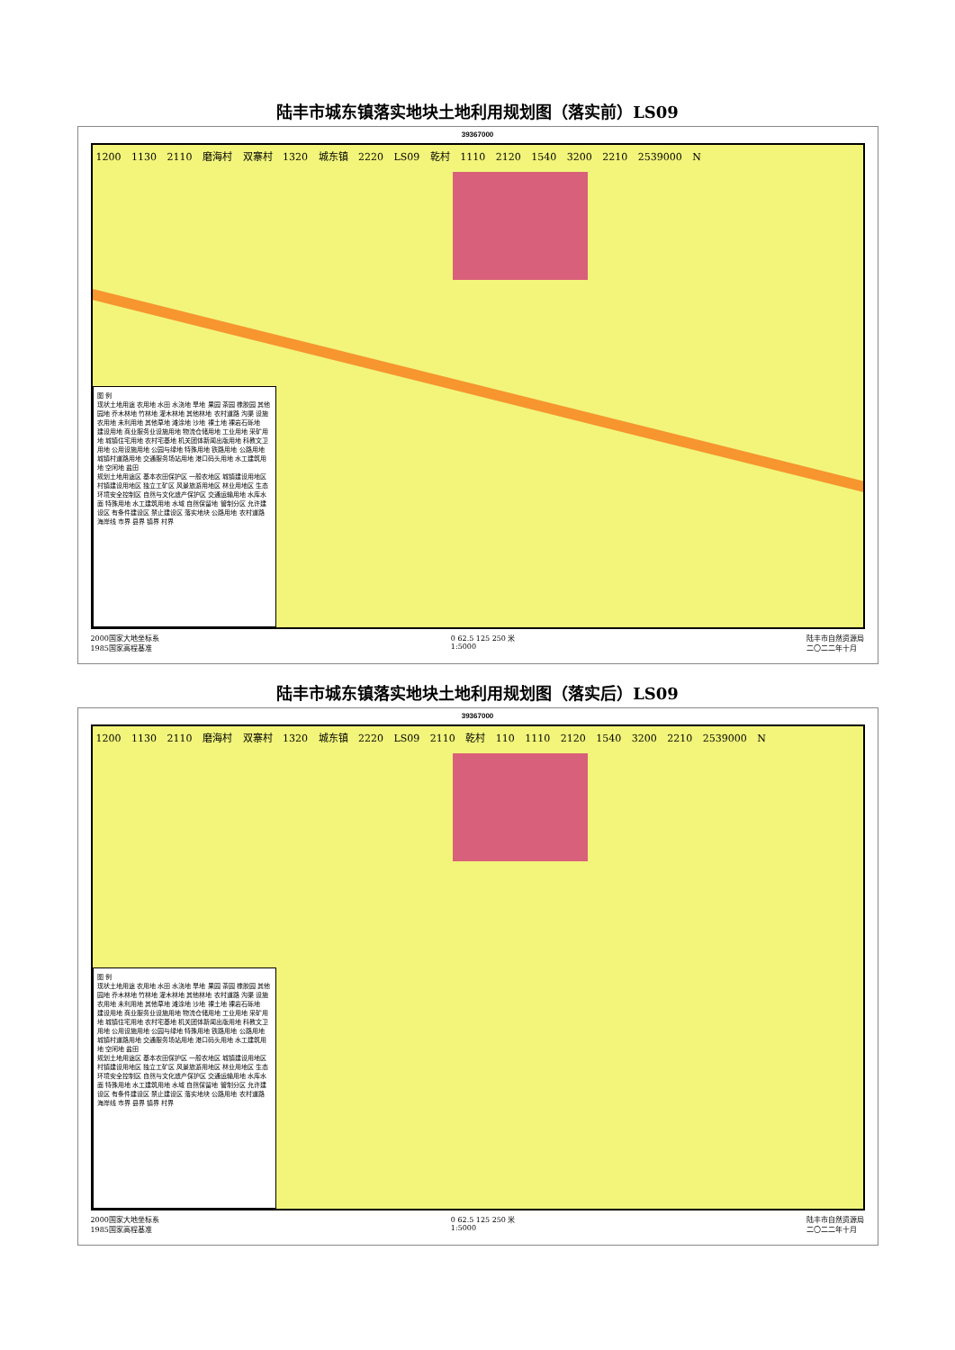陆丰市城东镇落实地块土地利用规划图（落实前）LS09
39367000
1200 1130 2110 磨海村 双寨村 1320 城东镇 2220 LS09 乾村 1110 2120 1540 3200 2210 2539000 N
图 例
现状土地用途 农用地 水田 水浇地 旱地 果园 茶园 橡胶园 其他园地 乔木林地 竹林地 灌木林地 其他林地 农村道路 沟渠 设施农用地 未利用地 其他草地 滩涂地 沙地 裸土地 裸岩石砾地
建设用地 商业服务业设施用地 物流仓储用地 工业用地 采矿用地 城镇住宅用地 农村宅基地 机关团体新闻出版用地 科教文卫用地 公用设施用地 公园与绿地 特殊用地 铁路用地 公路用地 城镇村道路用地 交通服务场站用地 港口码头用地 水工建筑用地 空闲地 盐田
规划土地用途区 基本农田保护区 一般农地区 城镇建设用地区 村镇建设用地区 独立工矿区 风景旅游用地区 林业用地区 生态环境安全控制区 自然与文化遗产保护区 交通运输用地 水库水面 特殊用地 水工建筑用地 水域 自然保留地 管制分区 允许建设区 有条件建设区 禁止建设区 落实地块 公路用地 农村道路 海岸线 市界 县界 镇界 村界
2000国家大地坐标系
1985国家高程基准 0 62.5 125 250 米
1:5000 陆丰市自然资源局
二〇二二年十月
陆丰市城东镇落实地块土地利用规划图（落实后）LS09
39367000
1200 1130 2110 磨海村 双寨村 1320 城东镇 2220 LS09 2110 乾村 110 1110 2120 1540 3200 2210 2539000 N
图 例
现状土地用途 农用地 水田 水浇地 旱地 果园 茶园 橡胶园 其他园地 乔木林地 竹林地 灌木林地 其他林地 农村道路 沟渠 设施农用地 未利用地 其他草地 滩涂地 沙地 裸土地 裸岩石砾地
建设用地 商业服务业设施用地 物流仓储用地 工业用地 采矿用地 城镇住宅用地 农村宅基地 机关团体新闻出版用地 科教文卫用地 公用设施用地 公园与绿地 特殊用地 铁路用地 公路用地 城镇村道路用地 交通服务场站用地 港口码头用地 水工建筑用地 空闲地 盐田
规划土地用途区 基本农田保护区 一般农地区 城镇建设用地区 村镇建设用地区 独立工矿区 风景旅游用地区 林业用地区 生态环境安全控制区 自然与文化遗产保护区 交通运输用地 水库水面 特殊用地 水工建筑用地 水域 自然保留地 管制分区 允许建设区 有条件建设区 禁止建设区 落实地块 公路用地 农村道路 海岸线 市界 县界 镇界 村界
2000国家大地坐标系
1985国家高程基准 0 62.5 125 250 米
1:5000 陆丰市自然资源局
二〇二二年十月